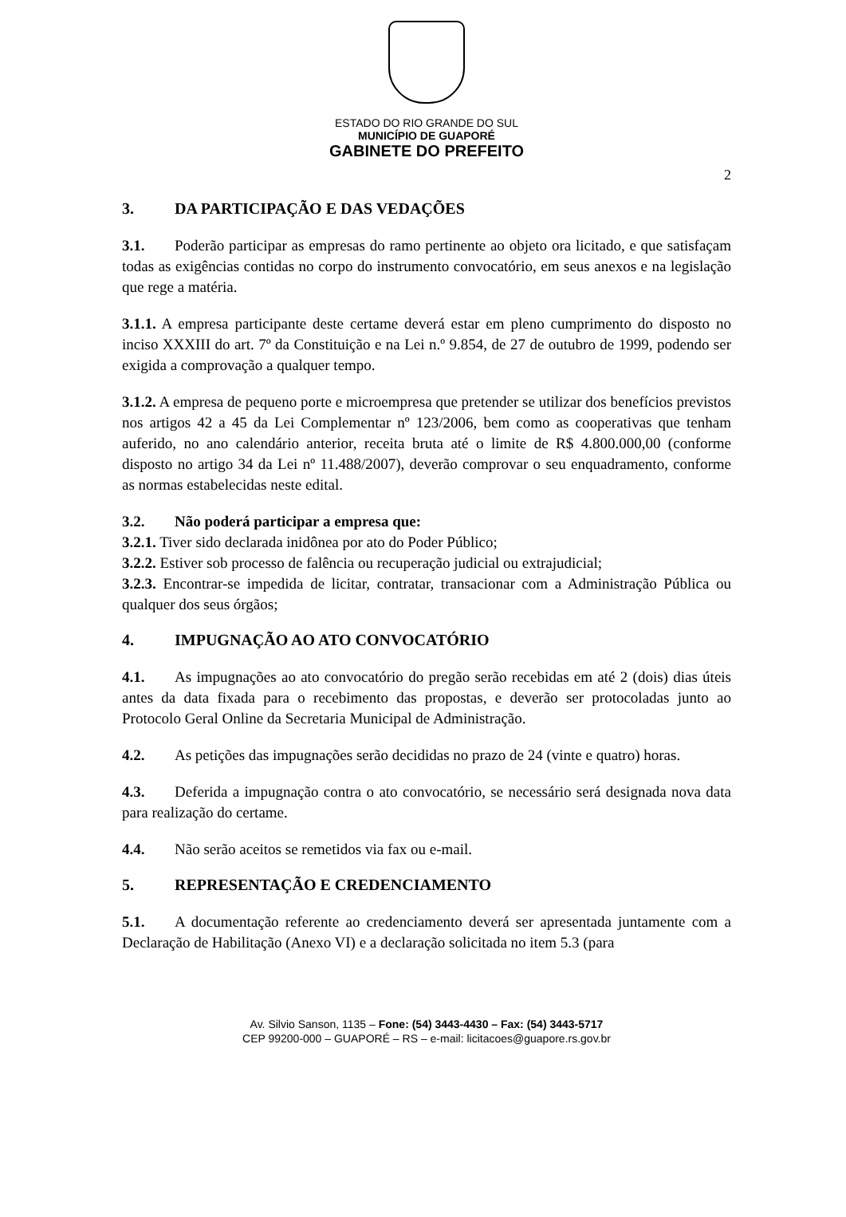ESTADO DO RIO GRANDE DO SUL
MUNICÍPIO DE GUAPORÉ
GABINETE DO PREFEITO
2
3. DA PARTICIPAÇÃO E DAS VEDAÇÕES
3.1. Poderão participar as empresas do ramo pertinente ao objeto ora licitado, e que satisfaçam todas as exigências contidas no corpo do instrumento convocatório, em seus anexos e na legislação que rege a matéria.
3.1.1. A empresa participante deste certame deverá estar em pleno cumprimento do disposto no inciso XXXIII do art. 7º da Constituição e na Lei n.º 9.854, de 27 de outubro de 1999, podendo ser exigida a comprovação a qualquer tempo.
3.1.2. A empresa de pequeno porte e microempresa que pretender se utilizar dos benefícios previstos nos artigos 42 a 45 da Lei Complementar nº 123/2006, bem como as cooperativas que tenham auferido, no ano calendário anterior, receita bruta até o limite de R$ 4.800.000,00 (conforme disposto no artigo 34 da Lei nº 11.488/2007), deverão comprovar o seu enquadramento, conforme as normas estabelecidas neste edital.
3.2. Não poderá participar a empresa que:
3.2.1. Tiver sido declarada inidônea por ato do Poder Público;
3.2.2. Estiver sob processo de falência ou recuperação judicial ou extrajudicial;
3.2.3. Encontrar-se impedida de licitar, contratar, transacionar com a Administração Pública ou qualquer dos seus órgãos;
4. IMPUGNAÇÃO AO ATO CONVOCATÓRIO
4.1. As impugnações ao ato convocatório do pregão serão recebidas em até 2 (dois) dias úteis antes da data fixada para o recebimento das propostas, e deverão ser protocoladas junto ao Protocolo Geral Online da Secretaria Municipal de Administração.
4.2. As petições das impugnações serão decididas no prazo de 24 (vinte e quatro) horas.
4.3. Deferida a impugnação contra o ato convocatório, se necessário será designada nova data para realização do certame.
4.4. Não serão aceitos se remetidos via fax ou e-mail.
5. REPRESENTAÇÃO E CREDENCIAMENTO
5.1. A documentação referente ao credenciamento deverá ser apresentada juntamente com a Declaração de Habilitação (Anexo VI) e a declaração solicitada no item 5.3 (para
Av. Silvio Sanson, 1135 – Fone: (54) 3443-4430 – Fax: (54) 3443-5717
CEP 99200-000 – GUAPORÉ – RS – e-mail: licitacoes@guapore.rs.gov.br